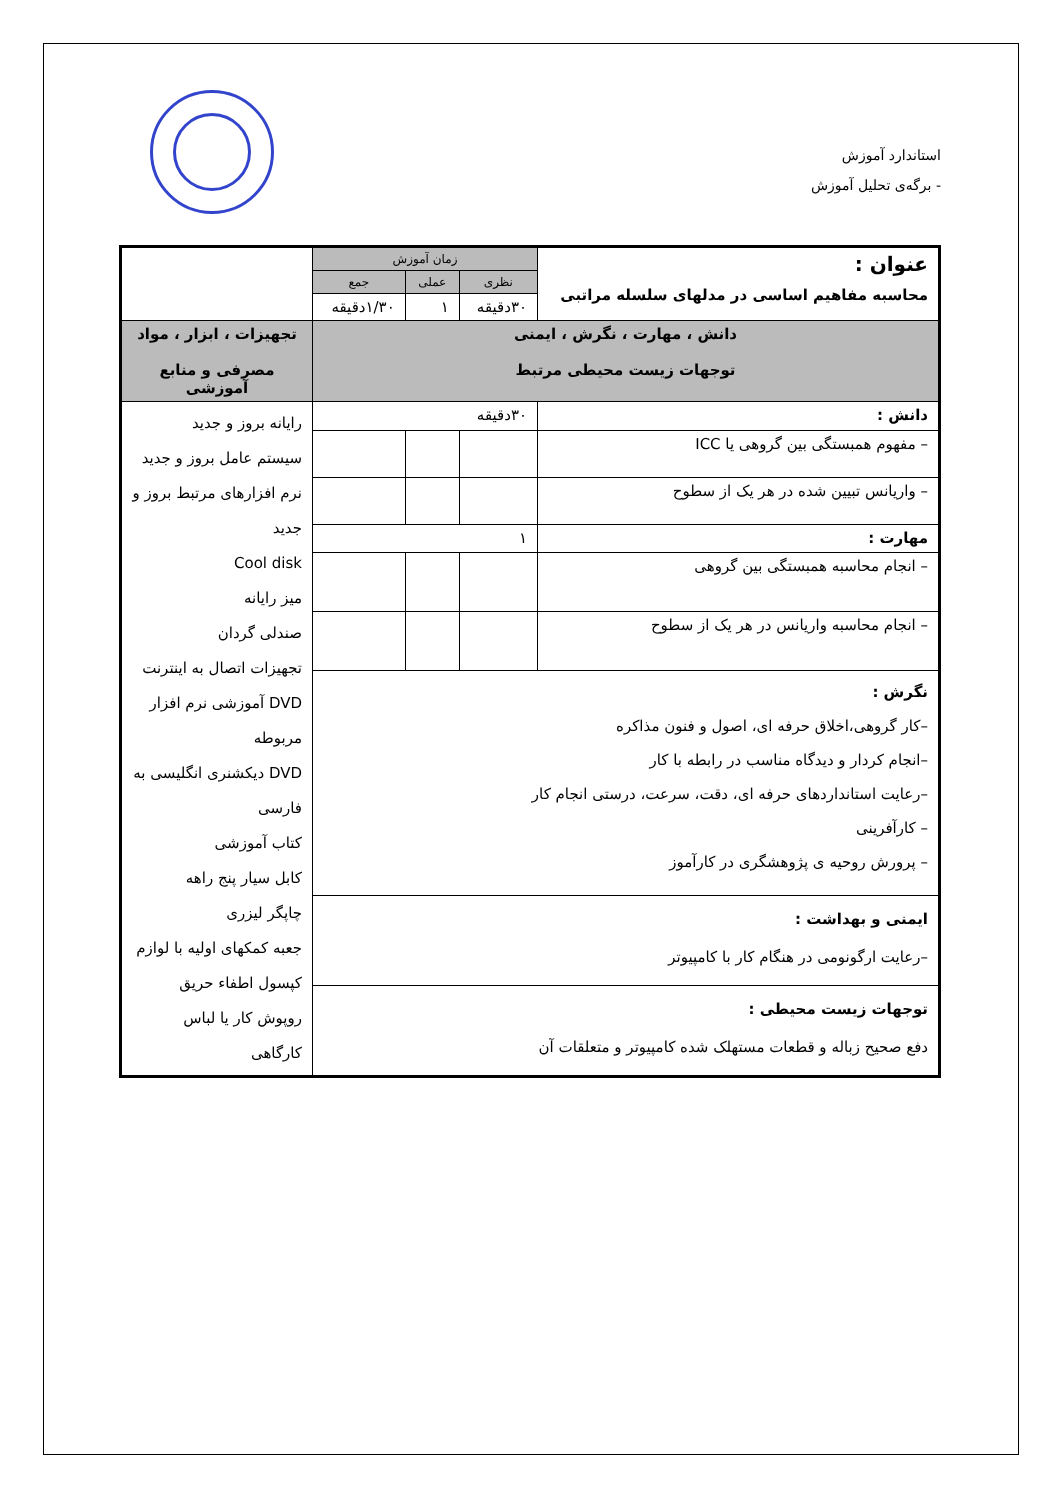استاندارد آموزش
- برگه‌ی تحلیل آموزش
| عنوان : محاسبه مفاهیم اساسی در مدلهای سلسله مراتبی | زمان آموزش | | | |
| | نظری | عملی | جمع | |
| | ۳۰دقیقه | ۱ | ۱/۳۰دقیقه | |
| دانش ، مهارت ، نگرش ، ایمنی توجهات زیست محیطی مرتبط | | | | تجهیزات ، ابزار ، مواد مصرفی و منابع آموزشی |
| دانش : | ۳۰دقیقه | | | رایانه بروز و جدید سیستم عامل بروز و جدید نرم افزارهای مرتبط بروز و جدید Cool disk میز رایانه صندلی گردان تجهیزات اتصال به اینترنت DVD آموزشی نرم افزار مربوطه DVD دیکشنری انگلیسی به فارسی کتاب آموزشی کابل سیار پنج راهه چاپگر لیزری جعبه کمکهای اولیه با لوازم کپسول اطفاء حریق روپوش کار یا لباس کارگاهی |
| – مفهوم همبستگی بین گروهی یا ICC | | | | |
| – واریانس تبیین شده در هر یک از سطوح | | | | |
| مهارت : | ۱ | | | |
| – انجام محاسبه همبستگی بین گروهی | | | | |
| – انجام محاسبه واریانس در هر یک از سطوح | | | | |
| نگرش : –کار گروهی،اخلاق حرفه ای، اصول و فنون مذاکره –انجام کردار و دیدگاه مناسب در رابطه با کار –رعایت استانداردهای حرفه ای، دقت، سرعت، درستی انجام کار – کارآفرینی – پرورش روحیه ی پژوهشگری در کارآموز | | | | |
| ایمنی و بهداشت : –رعایت ارگونومی در هنگام کار با کامپیوتر | | | | |
| توجهات زیست محیطی : دفع صحیح زباله و قطعات مستهلک شده کامپیوتر و متعلقات آن | | | | |